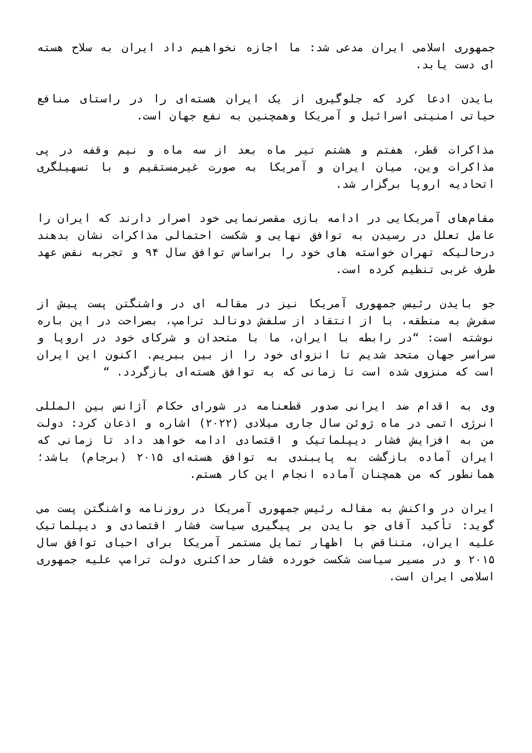جمهوری اسلامی ایران مدعی شد: ما اجازه نخواهیم داد ایران به سلاح هسته ای دست یابد.
بایدن ادعا کرد که جلوگیری از یک ایران هسته‌ای را در راستای منافع حیاتی امنیتی اسرائیل و آمریکا وهمچنین به نفع جهان است.
مذاکرات قطر، هفتم و هشتم تیر ماه بعد از سه ماه و نیم وقفه در پی مذاکرات وین، میان ایران و آمریکا به صورت غیرمستقیم و با تسهیلگری اتحادیه اروپا برگزار شد.
مقام‌های آمریکایی در ادامه بازی مقصرنمایی خود اصرار دارند که ایران را عامل تعلل در رسیدن به توافق نهایی و شکست احتمالی مذاکرات نشان بدهند درحالیکه تهران خواسته های خود را براساس توافق سال ۹۴ و تجربه نقض عهد طرف غربی تنظیم کرده است.
جو بایدن رئیس جمهوری آمریکا نیز در مقاله ای در واشنگتن پست پیش از سفرش به منطقه، با از انتقاد از سلفش دونالد ترامپ، بصراحت در این باره نوشته است: “در رابطه با ایران، ما با متحدان و شرکای خود در اروپا و سراسر جهان متحد شدیم تا انزوای خود را از بین ببریم. اکنون این ایران است که منزوی شده است تا زمانی که به توافق هسته‌ای بازگردد. “
وی به اقدام ضد ایرانی صدور قطعنامه در شورای حکام آژانس بین المللی انرژی اتمی در ماه ژوئن سال جاری میلادی (۲۰۲۲) اشاره و اذعان کرد: دولت من به افزایش فشار دیپلماتیک و اقتصادی ادامه خواهد داد تا زمانی که ایران آماده بازگشت به پایبندی به توافق هسته‌ای ۲۰۱۵ (برجام) باشد؛ همانطور که من همچنان آماده انجام این کار هستم.
ایران در واکنش به مقاله رئیس جمهوری آمریکا در روزنامه واشنگتن پست می گوید: تأکید آقای جو بایدن بر پیگیری سیاست فشار اقتصادی و دیپلماتیک علیه ایران، متناقض با اظهار تمایل مستمر آمریکا برای احیای توافق سال ۲۰۱۵ و در مسیر سیاست شکست خورده فشار حداکثری دولت ترامپ علیه جمهوری اسلامی ایران است.